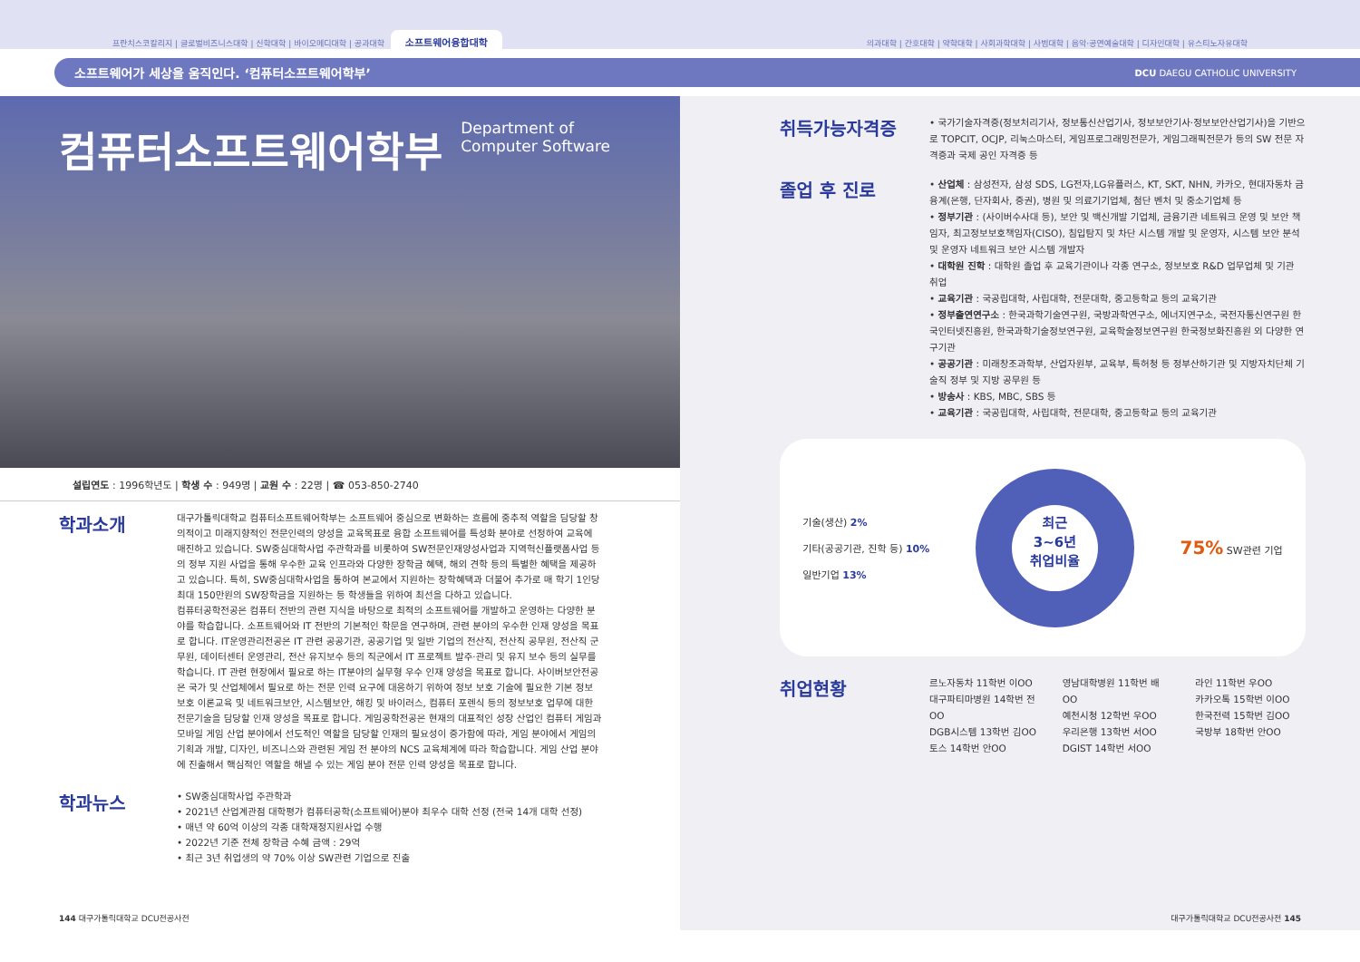프란치스코칼리지 | 글로벌비즈니스대학 | 신학대학 | 바이오메디대학 | 공과대학 소프트웨어융합대학
의과대학 | 간호대학 | 약학대학 | 사회과학대학 | 사범대학 | 음악·공연예술대학 | 디자인대학 | 유스티노자유대학
소프트웨어가 세상을 움직인다. ‘컴퓨터소프트웨어학부’ DCU DAEGU CATHOLIC UNIVERSITY
컴퓨터소프트웨어학부
Department of
Computer Software
설립연도 : 1996학년도 | 학생 수 : 949명 | 교원 수 : 22명 | ☎ 053-850-2740
학과소개
대구가톨릭대학교 컴퓨터소프트웨어학부는 소프트웨어 중심으로 변화하는 흐름에 중추적 역할을 담당할 창의적이고 미래지향적인 전문인력의 양성을 교육목표로 융합 소프트웨어를 특성화 분야로 선정하여 교육에 매진하고 있습니다. SW중심대학사업 주관학과를 비롯하여 SW전문인재양성사업과 지역혁신플랫폼사업 등의 정부 지원 사업을 통해 우수한 교육 인프라와 다양한 장학금 혜택, 해외 견학 등의 특별한 혜택을 제공하고 있습니다. 특히, SW중심대학사업을 통하여 본교에서 지원하는 장학혜택과 더불어 추가로 매 학기 1인당 최대 150만원의 SW장학금을 지원하는 등 학생들을 위하여 최선을 다하고 있습니다.
컴퓨터공학전공은 컴퓨터 전반의 관련 지식을 바탕으로 최적의 소프트웨어를 개발하고 운영하는 다양한 분야를 학습합니다. 소프트웨어와 IT 전반의 기본적인 학문을 연구하며, 관련 분야의 우수한 인재 양성을 목표로 합니다. IT운영관리전공은 IT 관련 공공기관, 공공기업 및 일반 기업의 전산직, 전산직 공무원, 전산직 군무원, 데이터센터 운영관리, 전산 유지보수 등의 직군에서 IT 프로젝트 발주·관리 및 유지 보수 등의 실무를 학습니다. IT 관련 현장에서 필요로 하는 IT분야의 실무형 우수 인재 양성을 목표로 합니다. 사이버보안전공은 국가 및 산업체에서 필요로 하는 전문 인력 요구에 대응하기 위하여 정보 보호 기술에 필요한 기본 정보 보호 이론교육 및 네트워크보안, 시스템보안, 해킹 및 바이러스, 컴퓨터 포렌식 등의 정보보호 업무에 대한 전문기술을 담당할 인재 양성을 목표로 합니다. 게임공학전공은 현재의 대표적인 성장 산업인 컴퓨터 게임과 모바일 게임 산업 분야에서 선도적인 역할을 담당할 인재의 필요성이 증가함에 따라, 게임 분야에서 게임의 기획과 개발, 디자인, 비즈니스와 관련된 게임 전 분야의 NCS 교육체계에 따라 학습합니다. 게임 산업 분야에 진출해서 핵심적인 역할을 해낼 수 있는 게임 분야 전문 인력 양성을 목표로 합니다.
학과뉴스
• SW중심대학사업 주관학과
• 2021년 산업계관점 대학평가 컴퓨터공학(소프트웨어)분야 최우수 대학 선정 (전국 14개 대학 선정)
• 매년 약 60억 이상의 각종 대학재정지원사업 수행
• 2022년 기준 전체 장학금 수혜 금액 : 29억
• 최근 3년 취업생의 약 70% 이상 SW관련 기업으로 진출
취득가능자격증
• 국가기술자격증(정보처리기사, 정보통신산업기사, 정보보안기사·정보보안산업기사)을 기반으로 TOPCIT, OCJP, 리눅스마스터, 게임프로그래밍전문가, 게임그래픽전문가 등의 SW 전문 자격증과 국제 공인 자격증 등
졸업 후 진로
• 산업체 : 삼성전자, 삼성 SDS, LG전자,LG유플러스, KT, SKT, NHN, 카카오, 현대자동차 금융계(은행, 단자회사, 증권), 병원 및 의료기기업체, 첨단 벤처 및 중소기업체 등
• 정부기관 : (사이버수사대 등), 보안 및 백신개발 기업체, 금융기관 네트워크 운영 및 보안 책임자, 최고정보보호책임자(CISO), 침입탐지 및 차단 시스템 개발 및 운영자, 시스템 보안 분석 및 운영자 네트워크 보안 시스템 개발자
• 대학원 진학 : 대학원 졸업 후 교육기관이나 각종 연구소, 정보보호 R&D 업무업체 및 기관 취업
• 교육기관 : 국공립대학, 사립대학, 전문대학, 중고등학교 등의 교육기관
• 정부출연연구소 : 한국과학기술연구원, 국방과학연구소, 에너지연구소, 국전자통신연구원 한국인터넷진흥원, 한국과학기술정보연구원, 교육학술정보연구원 한국정보화진흥원 외 다양한 연구기관
• 공공기관 : 미래창조과학부, 산업자원부, 교육부, 특허청 등 정부산하기관 및 지방자치단체 기술직 정부 및 지방 공무원 등
• 방송사 : KBS, MBC, SBS 등
• 교육기관 : 국공립대학, 사립대학, 전문대학, 중고등학교 등의 교육기관
기술(생산) 2%
기타(공공기관, 진학 등) 10%
일반기업 13%
최근
3~6년
취업비율
75% SW관련 기업
취업현황
르노자동차 11학번 이OO
대구파티마병원 14학번 전OO
DGB시스템 13학번 김OO
토스 14학번 안OO
영남대학병원 11학번 배OO
예천시청 12학번 우OO
우리은행 13학번 서OO
DGIST 14학번 서OO
라인 11학번 우OO
카카오톡 15학번 이OO
한국전력 15학번 김OO
국방부 18학번 안OO
144 대구가톨릭대학교 DCU전공사전 대구가톨릭대학교 DCU전공사전 145